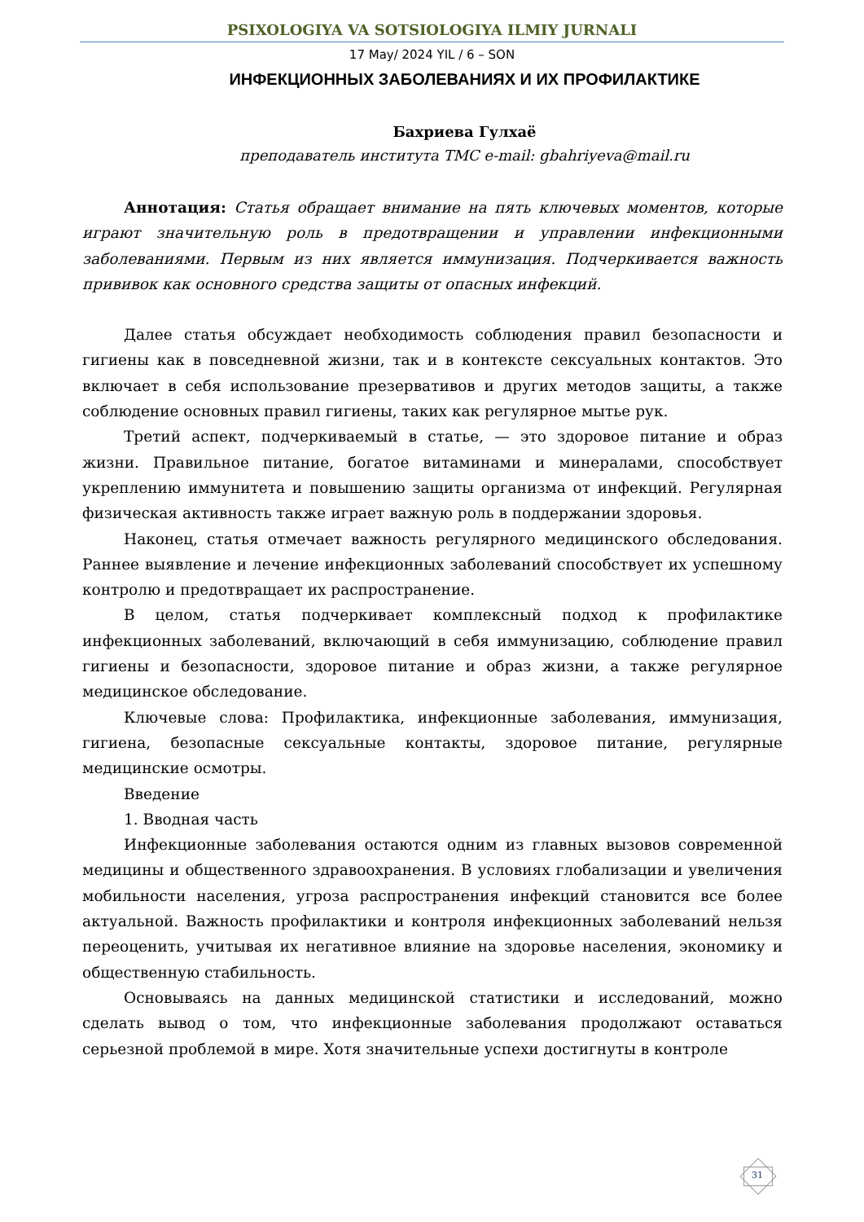PSIXOLOGIYA VA SOTSIOLOGIYA ILMIY JURNALI
17 May/ 2024 YIL / 6 – SON
ИНФЕКЦИОННЫХ ЗАБОЛЕВАНИЯХ И ИХ ПРОФИЛАКТИКЕ
Бахриева Гулхаё
преподаватель института ТМС e-mail: gbahriyeva@mail.ru
Аннотация: Статья обращает внимание на пять ключевых моментов, которые играют значительную роль в предотвращении и управлении инфекционными заболеваниями. Первым из них является иммунизация. Подчеркивается важность прививок как основного средства защиты от опасных инфекций.
Далее статья обсуждает необходимость соблюдения правил безопасности и гигиены как в повседневной жизни, так и в контексте сексуальных контактов. Это включает в себя использование презервативов и других методов защиты, а также соблюдение основных правил гигиены, таких как регулярное мытье рук.
Третий аспект, подчеркиваемый в статье, — это здоровое питание и образ жизни. Правильное питание, богатое витаминами и минералами, способствует укреплению иммунитета и повышению защиты организма от инфекций. Регулярная физическая активность также играет важную роль в поддержании здоровья.
Наконец, статья отмечает важность регулярного медицинского обследования. Раннее выявление и лечение инфекционных заболеваний способствует их успешному контролю и предотвращает их распространение.
В целом, статья подчеркивает комплексный подход к профилактике инфекционных заболеваний, включающий в себя иммунизацию, соблюдение правил гигиены и безопасности, здоровое питание и образ жизни, а также регулярное медицинское обследование.
Ключевые слова: Профилактика, инфекционные заболевания, иммунизация, гигиена, безопасные сексуальные контакты, здоровое питание, регулярные медицинские осмотры.
Введение
1. Вводная часть
Инфекционные заболевания остаются одним из главных вызовов современной медицины и общественного здравоохранения. В условиях глобализации и увеличения мобильности населения, угроза распространения инфекций становится все более актуальной. Важность профилактики и контроля инфекционных заболеваний нельзя переоценить, учитывая их негативное влияние на здоровье населения, экономику и общественную стабильность.
Основываясь на данных медицинской статистики и исследований, можно сделать вывод о том, что инфекционные заболевания продолжают оставаться серьезной проблемой в мире. Хотя значительные успехи достигнуты в контроле
31